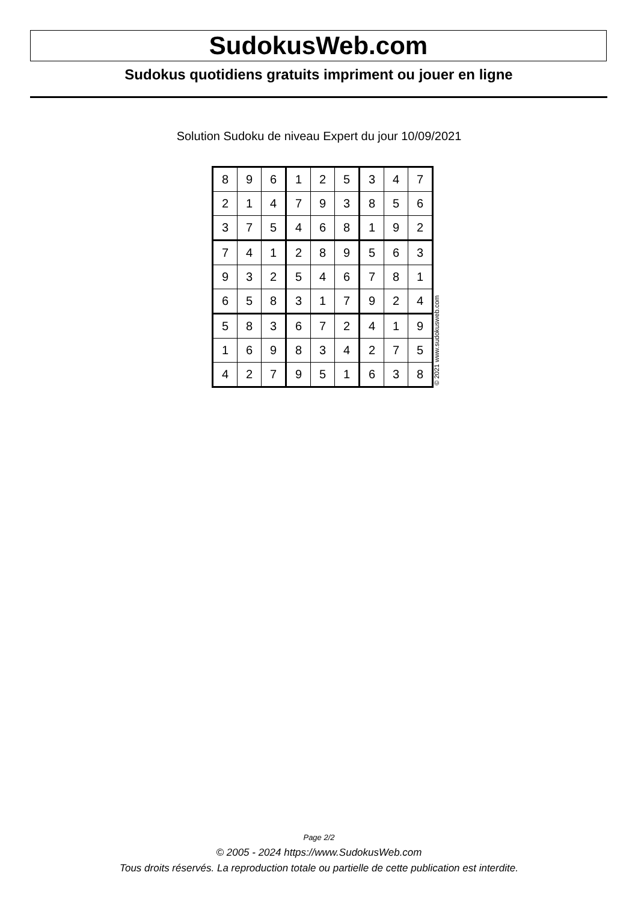SudokusWeb.com
Sudokus quotidiens gratuits impriment ou jouer en ligne
Solution Sudoku de niveau Expert du jour 10/09/2021
| 8 | 9 | 6 | 1 | 2 | 5 | 3 | 4 | 7 |
| 2 | 1 | 4 | 7 | 9 | 3 | 8 | 5 | 6 |
| 3 | 7 | 5 | 4 | 6 | 8 | 1 | 9 | 2 |
| 7 | 4 | 1 | 2 | 8 | 9 | 5 | 6 | 3 |
| 9 | 3 | 2 | 5 | 4 | 6 | 7 | 8 | 1 |
| 6 | 5 | 8 | 3 | 1 | 7 | 9 | 2 | 4 |
| 5 | 8 | 3 | 6 | 7 | 2 | 4 | 1 | 9 |
| 1 | 6 | 9 | 8 | 3 | 4 | 2 | 7 | 5 |
| 4 | 2 | 7 | 9 | 5 | 1 | 6 | 3 | 8 |
© 2021 www.sudokusweb.com
Page 2/2
© 2005 - 2024 https://www.SudokusWeb.com
Tous droits réservés. La reproduction totale ou partielle de cette publication est interdite.